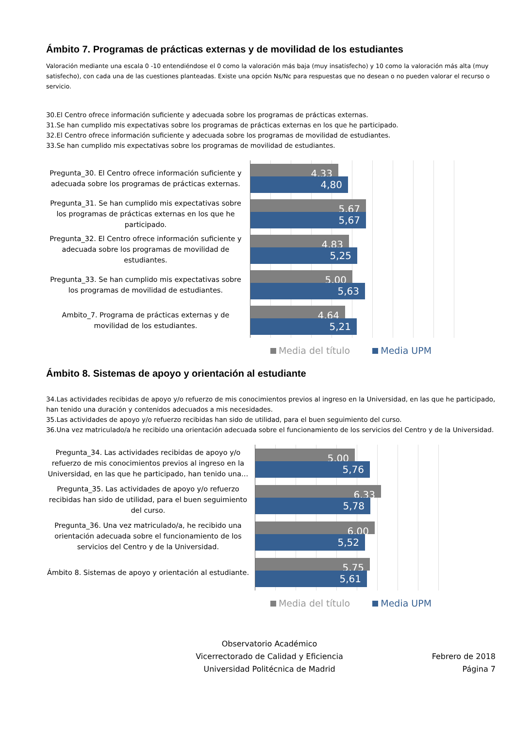Ámbito 7. Programas de prácticas externas y de movilidad de los estudiantes
Valoración mediante una escala 0 -10 entendiéndose el 0 como la valoración más baja (muy insatisfecho) y 10 como la valoración más alta (muy satisfecho), con cada una de las cuestiones planteadas. Existe una opción Ns/Nc para respuestas que no desean o no pueden valorar el recurso o servicio.
30.El Centro ofrece información suficiente y adecuada sobre los programas de prácticas externas.
31.Se han cumplido mis expectativas sobre los programas de prácticas externas en los que he participado.
32.El Centro ofrece información suficiente y adecuada sobre los programas de movilidad de estudiantes.
33.Se han cumplido mis expectativas sobre los programas de movilidad de estudiantes.
Pregunta_30. El Centro ofrece información suficiente y adecuada sobre los programas de prácticas externas.
Pregunta_31. Se han cumplido mis expectativas sobre los programas de prácticas externas en los que he participado.
Pregunta_32. El Centro ofrece información suficiente y adecuada sobre los programas de movilidad de estudiantes.
Pregunta_33. Se han cumplido mis expectativas sobre los programas de movilidad de estudiantes.
Ambito_7. Programa de prácticas externas y de movilidad de los estudiantes.
4,33
4,80
5,67
5,67
4,83
5,25
5,00
5,63
4,64
5,21
Media del título Media UPM
Ámbito 8. Sistemas de apoyo y orientación al estudiante
34.Las actividades recibidas de apoyo y/o refuerzo de mis conocimientos previos al ingreso en la Universidad, en las que he participado, han tenido una duración y contenidos adecuados a mis necesidades.
35.Las actividades de apoyo y/o refuerzo recibidas han sido de utilidad, para el buen seguimiento del curso.
36.Una vez matriculado/a he recibido una orientación adecuada sobre el funcionamiento de los servicios del Centro y de la Universidad.
Pregunta_34. Las actividades recibidas de apoyo y/o refuerzo de mis conocimientos previos al ingreso en la Universidad, en las que he participado, han tenido una…
Pregunta_35. Las actividades de apoyo y/o refuerzo recibidas han sido de utilidad, para el buen seguimiento del curso.
Pregunta_36. Una vez matriculado/a, he recibido una orientación adecuada sobre el funcionamiento de los servicios del Centro y de la Universidad.
Ámbito 8. Sistemas de apoyo y orientación al estudiante.
5,00
5,76
6,33
5,78
6,00
5,52
5,75
5,61
Media del título Media UPM
Observatorio Académico
Vicerrectorado de Calidad y Eficiencia
Universidad Politécnica de Madrid
Febrero de 2018
Página 7